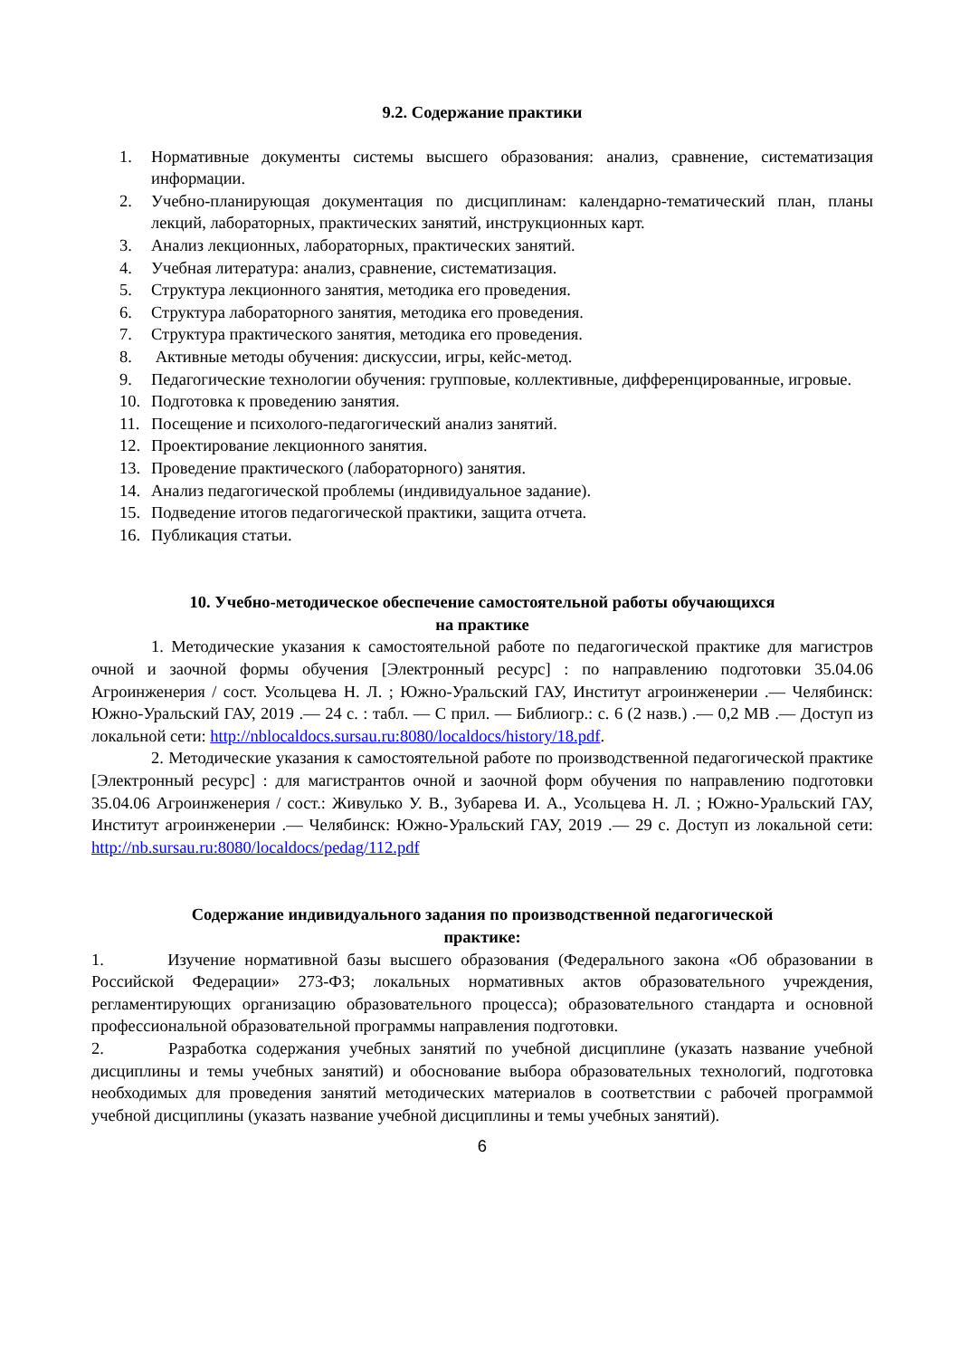9.2. Содержание практики
1. Нормативные документы системы высшего образования: анализ, сравнение, систематизация информации.
2. Учебно-планирующая документация по дисциплинам: календарно-тематический план, планы лекций, лабораторных, практических занятий, инструкционных карт.
3. Анализ лекционных, лабораторных, практических занятий.
4. Учебная литература: анализ, сравнение, систематизация.
5. Структура лекционного занятия, методика его проведения.
6. Структура лабораторного занятия, методика его проведения.
7. Структура практического занятия, методика его проведения.
8. Активные методы обучения: дискуссии, игры, кейс-метод.
9. Педагогические технологии обучения: групповые, коллективные, дифференцированные, игровые.
10. Подготовка к проведению занятия.
11. Посещение и психолого-педагогический анализ занятий.
12. Проектирование лекционного занятия.
13. Проведение практического (лабораторного) занятия.
14. Анализ педагогической проблемы (индивидуальное задание).
15. Подведение итогов педагогической практики, защита отчета.
16. Публикация статьи.
10. Учебно-методическое обеспечение самостоятельной работы обучающихся
на практике
1. Методические указания к самостоятельной работе по педагогической практике для магистров очной и заочной формы обучения [Электронный ресурс] : по направлению подготовки 35.04.06 Агроинженерия / сост. Усольцева Н. Л. ; Южно-Уральский ГАУ, Институт агроинженерии .— Челябинск: Южно-Уральский ГАУ, 2019 .— 24 с. : табл. — С прил. — Библиогр.: с. 6 (2 назв.) .— 0,2 MB .— Доступ из локальной сети: http://nblocaldocs.sursau.ru:8080/localdocs/history/18.pdf.
2. Методические указания к самостоятельной работе по производственной педагогической практике [Электронный ресурс] : для магистрантов очной и заочной форм обучения по направлению подготовки 35.04.06 Агроинженерия / сост.: Живулько У. В., Зубарева И. А., Усольцева Н. Л. ; Южно-Уральский ГАУ, Институт агроинженерии .— Челябинск: Южно-Уральский ГАУ, 2019 .— 29 с. Доступ из локальной сети: http://nb.sursau.ru:8080/localdocs/pedag/112.pdf
Содержание индивидуального задания по производственной педагогической
практике:
1. Изучение нормативной базы высшего образования (Федерального закона «Об образовании в Российской Федерации» 273-ФЗ; локальных нормативных актов образовательного учреждения, регламентирующих организацию образовательного процесса); образовательного стандарта и основной профессиональной образовательной программы направления подготовки.
2. Разработка содержания учебных занятий по учебной дисциплине (указать название учебной дисциплины и темы учебных занятий) и обоснование выбора образовательных технологий, подготовка необходимых для проведения занятий методических материалов в соответствии с рабочей программой учебной дисциплины (указать название учебной дисциплины и темы учебных занятий).
6